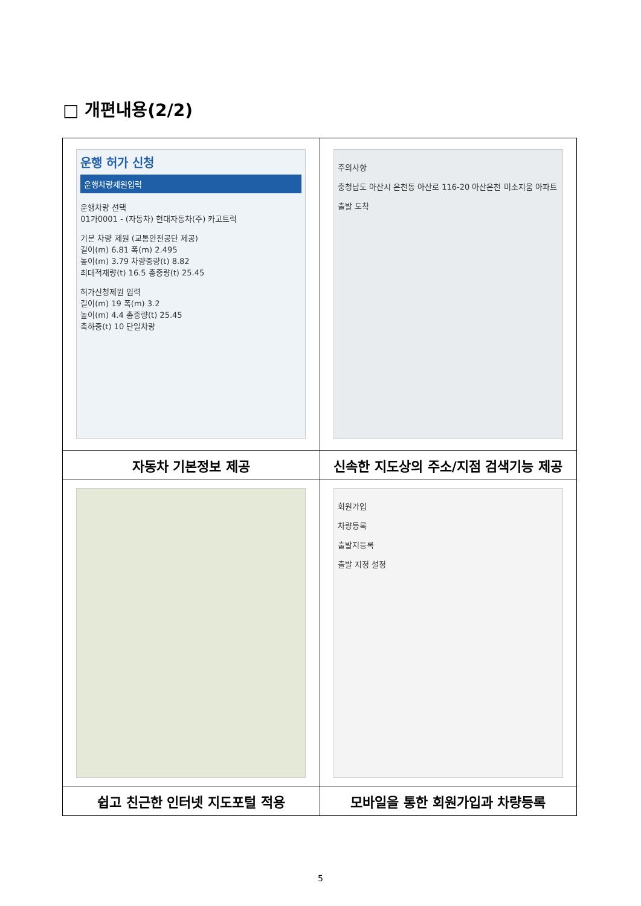□ 개편내용(2/2)
| 운행 허가 신청 운행차량제원입력 운행차량 선택 01가0001 - (자동차) 현대자동차(주) 카고트럭 기본 차량 제원 (교통안전공단 제공) 길이(m) 6.81 폭(m) 2.495 높이(m) 3.79 차량중량(t) 8.82 최대적재량(t) 16.5 총중량(t) 25.45 허가신청제원 입력 길이(m) 19 폭(m) 3.2 높이(m) 4.4 총중량(t) 25.45 축하중(t) 10 단일차량 | 주의사항 충청남도 아산시 온천동 아산로 116-20 아산온천 미소지움 아파트 출발 도착 |
| 자동차 기본정보 제공 | 신속한 지도상의 주소/지점 검색기능 제공 |
| | 회원가입 차량등록 출발지등록 출발 지정 설정 |
| 쉽고 친근한 인터넷 지도포털 적용 | 모바일을 통한 회원가입과 차량등록 |
5